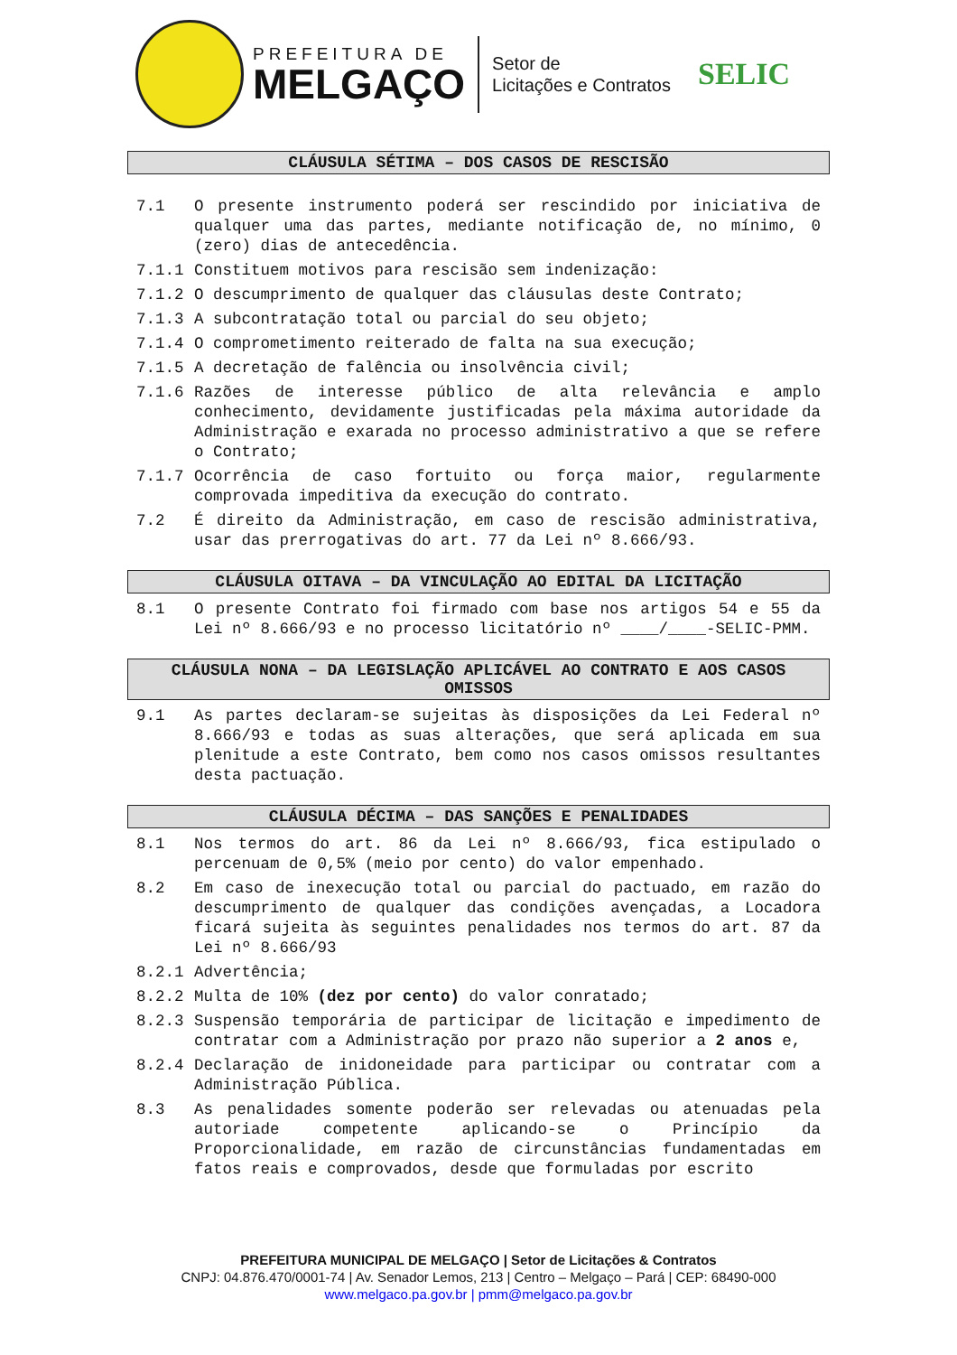PREFEITURA DE
MELGAÇO
Setor de
Licitações e Contratos
SELIC
CLÁUSULA SÉTIMA – DOS CASOS DE RESCISÃO
7.1 O presente instrumento poderá ser rescindido por iniciativa de qualquer uma das partes, mediante notificação de, no mínimo, 0 (zero) dias de antecedência.
7.1.1 Constituem motivos para rescisão sem indenização:
7.1.2 O descumprimento de qualquer das cláusulas deste Contrato;
7.1.3 A subcontratação total ou parcial do seu objeto;
7.1.4 O comprometimento reiterado de falta na sua execução;
7.1.5 A decretação de falência ou insolvência civil;
7.1.6 Razões de interesse público de alta relevância e amplo conhecimento, devidamente justificadas pela máxima autoridade da Administração e exarada no processo administrativo a que se refere o Contrato;
7.1.7 Ocorrência de caso fortuito ou força maior, regularmente comprovada impeditiva da execução do contrato.
7.2 É direito da Administração, em caso de rescisão administrativa, usar das prerrogativas do art. 77 da Lei nº 8.666/93.
CLÁUSULA OITAVA – DA VINCULAÇÃO AO EDITAL DA LICITAÇÃO
8.1 O presente Contrato foi firmado com base nos artigos 54 e 55 da Lei nº 8.666/93 e no processo licitatório nº ____/____-SELIC-PMM.
CLÁUSULA NONA – DA LEGISLAÇÃO APLICÁVEL AO CONTRATO E AOS CASOS OMISSOS
9.1 As partes declaram-se sujeitas às disposições da Lei Federal nº 8.666/93 e todas as suas alterações, que será aplicada em sua plenitude a este Contrato, bem como nos casos omissos resultantes desta pactuação.
CLÁUSULA DÉCIMA – DAS SANÇÕES E PENALIDADES
8.1 Nos termos do art. 86 da Lei nº 8.666/93, fica estipulado o percenuam de 0,5% (meio por cento) do valor empenhado.
8.2 Em caso de inexecução total ou parcial do pactuado, em razão do descumprimento de qualquer das condições avençadas, a Locadora ficará sujeita às seguintes penalidades nos termos do art. 87 da Lei nº 8.666/93
8.2.1 Advertência;
8.2.2 Multa de 10% (dez por cento) do valor conratado;
8.2.3 Suspensão temporária de participar de licitação e impedimento de contratar com a Administração por prazo não superior a 2 anos e,
8.2.4 Declaração de inidoneidade para participar ou contratar com a Administração Pública.
8.3 As penalidades somente poderão ser relevadas ou atenuadas pela autoriade competente aplicando-se o Princípio da Proporcionalidade, em razão de circunstâncias fundamentadas em fatos reais e comprovados, desde que formuladas por escrito
PREFEITURA MUNICIPAL DE MELGAÇO | Setor de Licitações & Contratos
CNPJ: 04.876.470/0001-74 | Av. Senador Lemos, 213 | Centro – Melgaço – Pará | CEP: 68490-000
www.melgaco.pa.gov.br | pmm@melgaco.pa.gov.br